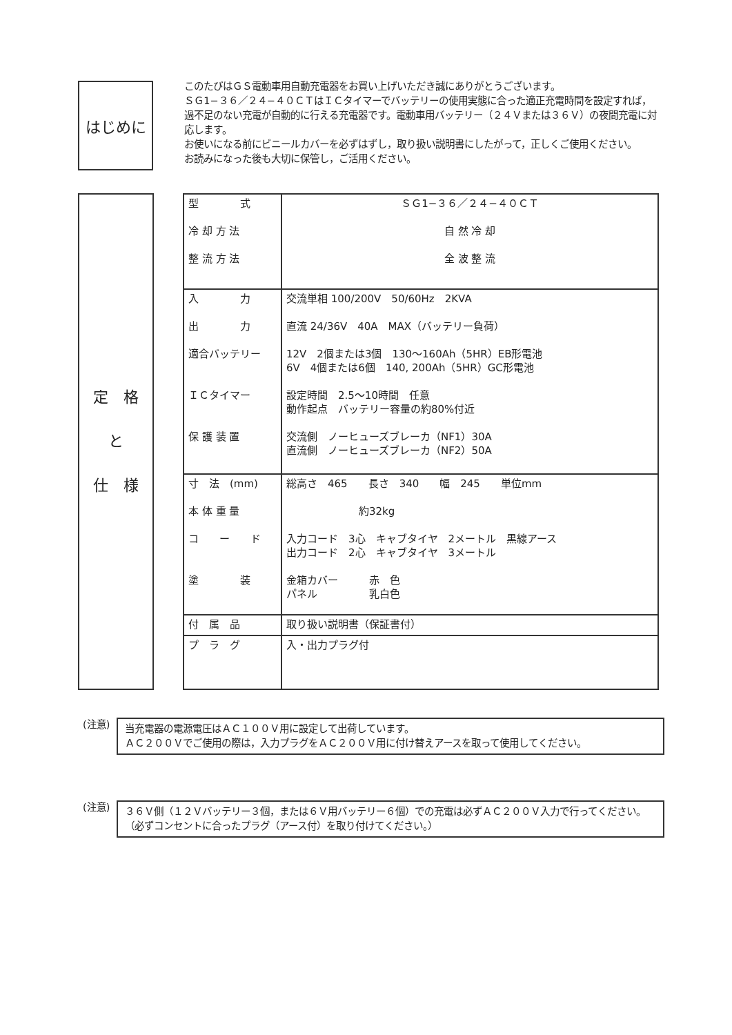はじめに
このたびはＧＳ電動車用自動充電器をお買い上げいただき誠にありがとうございます。
ＳＧ1−３６／２４−４０ＣＴはＩＣタイマーでバッテリーの使用実態に合った適正充電時間を設定すれば，過不足のない充電が自動的に行える充電器です。電動車用バッテリー（２４Ｖまたは３６Ｖ）の夜間充電に対応します。
お使いになる前にビニールカバーを必ずはずし，取り扱い説明書にしたがって，正しくご使用ください。
お読みになった後も大切に保管し，ご活用ください。
定　格
と
仕　様
| 型 式 冷 却 方 法 整 流 方 法 | ＳＧ1−３６／２４−４０ＣＴ 自 然 冷 却 全 波 整 流 |
| 入 力 出 力 適合バッテリー ＩＣタイマー 保 護 装 置 | 交流単相 100/200V 50/60Hz 2KVA 直流 24/36V 40A MAX（バッテリー負荷） 12V 2個または3個 130〜160Ah（5HR）EB形電池 6V 4個または6個 140, 200Ah（5HR）GC形電池 設定時間 2.5〜10時間 任意 動作起点 バッテリー容量の約80%付近 交流側 ノーヒューズブレーカ（NF1）30A 直流側 ノーヒューズブレーカ（NF2）50A |
| 寸 法 (mm) 本 体 重 量 コ ー ド 塗 装 | 総高さ 465 長さ 340 幅 245 単位mm 約32kg 入力コード 3心 キャブタイヤ 2メートル 黒線アース 出力コード 2心 キャブタイヤ 3メートル 金箱カバー 赤 色 パネル 乳白色 |
| 付 属 品 | 取り扱い説明書（保証書付） |
| プ ラ グ | 入・出力プラグ付 |
(注意)
当充電器の電源電圧はＡＣ１００Ｖ用に設定して出荷しています。
ＡＣ２００Ｖでご使用の際は，入力プラグをＡＣ２００Ｖ用に付け替えアースを取って使用してください。
(注意)
３６Ｖ側（１２Ｖバッテリー３個，または６Ｖ用バッテリー６個）での充電は必ずＡＣ２００Ｖ入力で行ってください。
（必ずコンセントに合ったプラグ（アース付）を取り付けてください。）